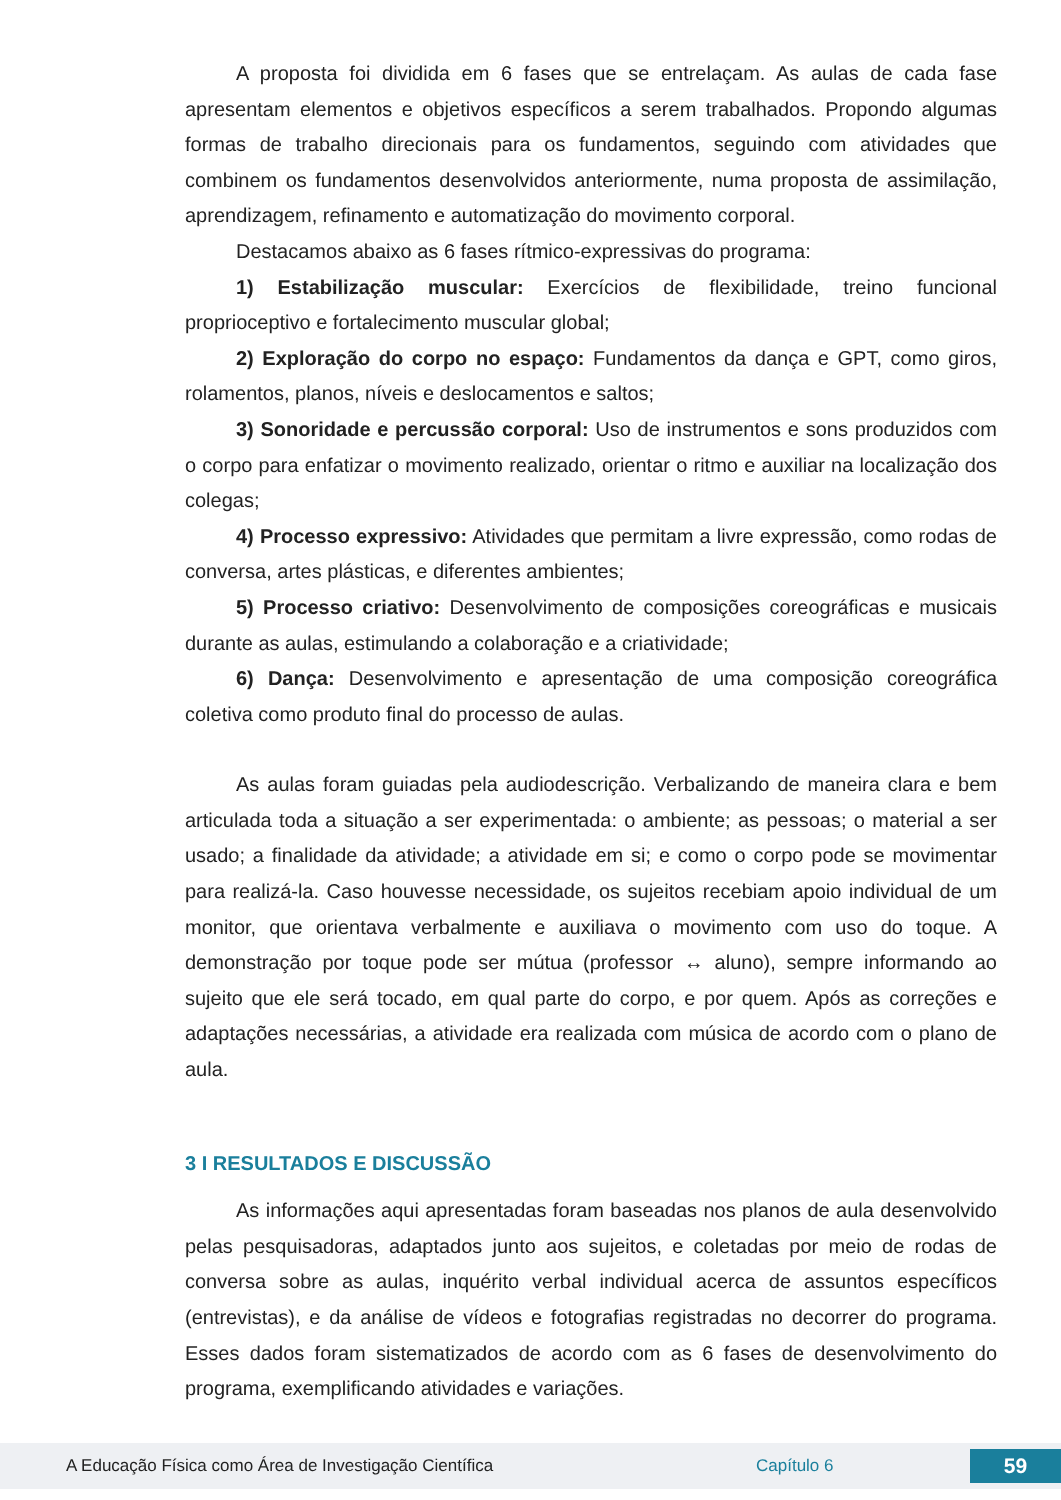A proposta foi dividida em 6 fases que se entrelaçam. As aulas de cada fase apresentam elementos e objetivos específicos a serem trabalhados. Propondo algumas formas de trabalho direcionais para os fundamentos, seguindo com atividades que combinem os fundamentos desenvolvidos anteriormente, numa proposta de assimilação, aprendizagem, refinamento e automatização do movimento corporal.
Destacamos abaixo as 6 fases rítmico-expressivas do programa:
1) Estabilização muscular: Exercícios de flexibilidade, treino funcional proprioceptivo e fortalecimento muscular global;
2) Exploração do corpo no espaço: Fundamentos da dança e GPT, como giros, rolamentos, planos, níveis e deslocamentos e saltos;
3) Sonoridade e percussão corporal: Uso de instrumentos e sons produzidos com o corpo para enfatizar o movimento realizado, orientar o ritmo e auxiliar na localização dos colegas;
4) Processo expressivo: Atividades que permitam a livre expressão, como rodas de conversa, artes plásticas, e diferentes ambientes;
5) Processo criativo: Desenvolvimento de composições coreográficas e musicais durante as aulas, estimulando a colaboração e a criatividade;
6) Dança: Desenvolvimento e apresentação de uma composição coreográfica coletiva como produto final do processo de aulas.
As aulas foram guiadas pela audiodescrição. Verbalizando de maneira clara e bem articulada toda a situação a ser experimentada: o ambiente; as pessoas; o material a ser usado; a finalidade da atividade; a atividade em si; e como o corpo pode se movimentar para realizá-la. Caso houvesse necessidade, os sujeitos recebiam apoio individual de um monitor, que orientava verbalmente e auxiliava o movimento com uso do toque. A demonstração por toque pode ser mútua (professor ↔ aluno), sempre informando ao sujeito que ele será tocado, em qual parte do corpo, e por quem. Após as correções e adaptações necessárias, a atividade era realizada com música de acordo com o plano de aula.
3 I RESULTADOS E DISCUSSÃO
As informações aqui apresentadas foram baseadas nos planos de aula desenvolvido pelas pesquisadoras, adaptados junto aos sujeitos, e coletadas por meio de rodas de conversa sobre as aulas, inquérito verbal individual acerca de assuntos específicos (entrevistas), e da análise de vídeos e fotografias registradas no decorrer do programa. Esses dados foram sistematizados de acordo com as 6 fases de desenvolvimento do programa, exemplificando atividades e variações.
A Educação Física como Área de Investigação Científica Capítulo 6 59